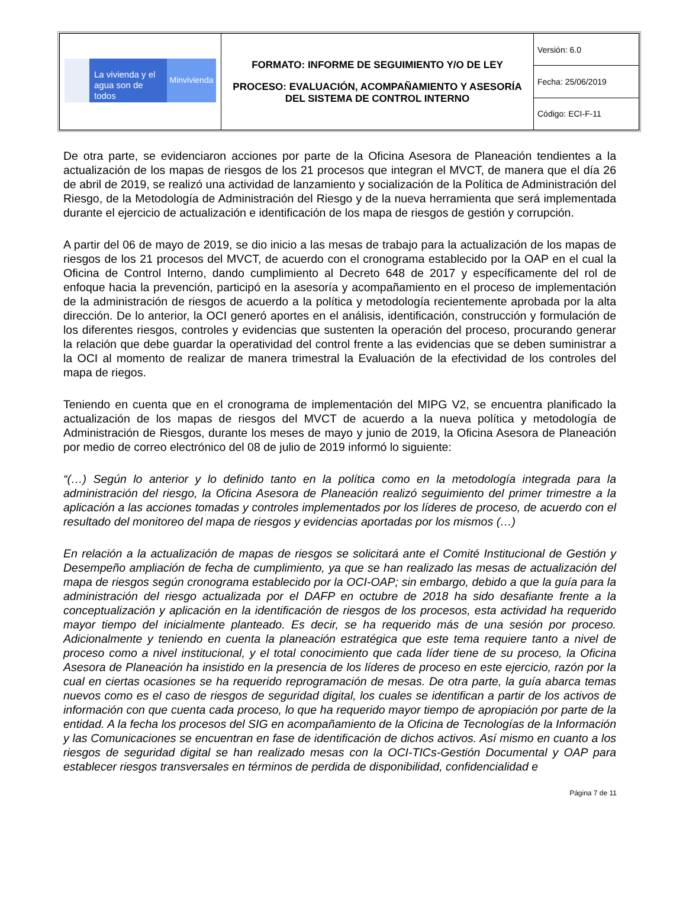| La vivienda y el agua son de todos Minvivienda | FORMATO: INFORME DE SEGUIMIENTO Y/O DE LEY PROCESO: EVALUACIÓN, ACOMPAÑAMIENTO Y ASESORÍA DEL SISTEMA DE CONTROL INTERNO | Versión: 6.0 |
| | | Fecha: 25/06/2019 |
| | | Código: ECI-F-11 |
De otra parte, se evidenciaron acciones por parte de la Oficina Asesora de Planeación tendientes a la actualización de los mapas de riesgos de los 21 procesos que integran el MVCT, de manera que el día 26 de abril de 2019, se realizó una actividad de lanzamiento y socialización de la Política de Administración del Riesgo, de la Metodología de Administración del Riesgo y de la nueva herramienta que será implementada durante el ejercicio de actualización e identificación de los mapa de riesgos de gestión y corrupción.
A partir del 06 de mayo de 2019, se dio inicio a las mesas de trabajo para la actualización de los mapas de riesgos de los 21 procesos del MVCT, de acuerdo con el cronograma establecido por la OAP en el cual la Oficina de Control Interno, dando cumplimiento al Decreto 648 de 2017 y específicamente del rol de enfoque hacia la prevención, participó en la asesoría y acompañamiento en el proceso de implementación de la administración de riesgos de acuerdo a la política y metodología recientemente aprobada por la alta dirección. De lo anterior, la OCI generó aportes en el análisis, identificación, construcción y formulación de los diferentes riesgos, controles y evidencias que sustenten la operación del proceso, procurando generar la relación que debe guardar la operatividad del control frente a las evidencias que se deben suministrar a la OCI al momento de realizar de manera trimestral la Evaluación de la efectividad de los controles del mapa de riegos.
Teniendo en cuenta que en el cronograma de implementación del MIPG V2, se encuentra planificado la actualización de los mapas de riesgos del MVCT de acuerdo a la nueva política y metodología de Administración de Riesgos, durante los meses de mayo y junio de 2019, la Oficina Asesora de Planeación por medio de correo electrónico del 08 de julio de 2019 informó lo siguiente:
“(…) Según lo anterior y lo definido tanto en la política como en la metodología integrada para la administración del riesgo, la Oficina Asesora de Planeación realizó seguimiento del primer trimestre a la aplicación a las acciones tomadas y controles implementados por los líderes de proceso, de acuerdo con el resultado del monitoreo del mapa de riesgos y evidencias aportadas por los mismos (…)
En relación a la actualización de mapas de riesgos se solicitará ante el Comité Institucional de Gestión y Desempeño ampliación de fecha de cumplimiento, ya que se han realizado las mesas de actualización del mapa de riesgos según cronograma establecido por la OCI-OAP; sin embargo, debido a que la guía para la administración del riesgo actualizada por el DAFP en octubre de 2018 ha sido desafiante frente a la conceptualización y aplicación en la identificación de riesgos de los procesos, esta actividad ha requerido mayor tiempo del inicialmente planteado. Es decir, se ha requerido más de una sesión por proceso. Adicionalmente y teniendo en cuenta la planeación estratégica que este tema requiere tanto a nivel de proceso como a nivel institucional, y el total conocimiento que cada líder tiene de su proceso, la Oficina Asesora de Planeación ha insistido en la presencia de los líderes de proceso en este ejercicio, razón por la cual en ciertas ocasiones se ha requerido reprogramación de mesas. De otra parte, la guía abarca temas nuevos como es el caso de riesgos de seguridad digital, los cuales se identifican a partir de los activos de información con que cuenta cada proceso, lo que ha requerido mayor tiempo de apropiación por parte de la entidad. A la fecha los procesos del SIG en acompañamiento de la Oficina de Tecnologías de la Información y las Comunicaciones se encuentran en fase de identificación de dichos activos. Así mismo en cuanto a los riesgos de seguridad digital se han realizado mesas con la OCI-TICs-Gestión Documental y OAP para establecer riesgos transversales en términos de perdida de disponibilidad, confidencialidad e
Página 7 de 11